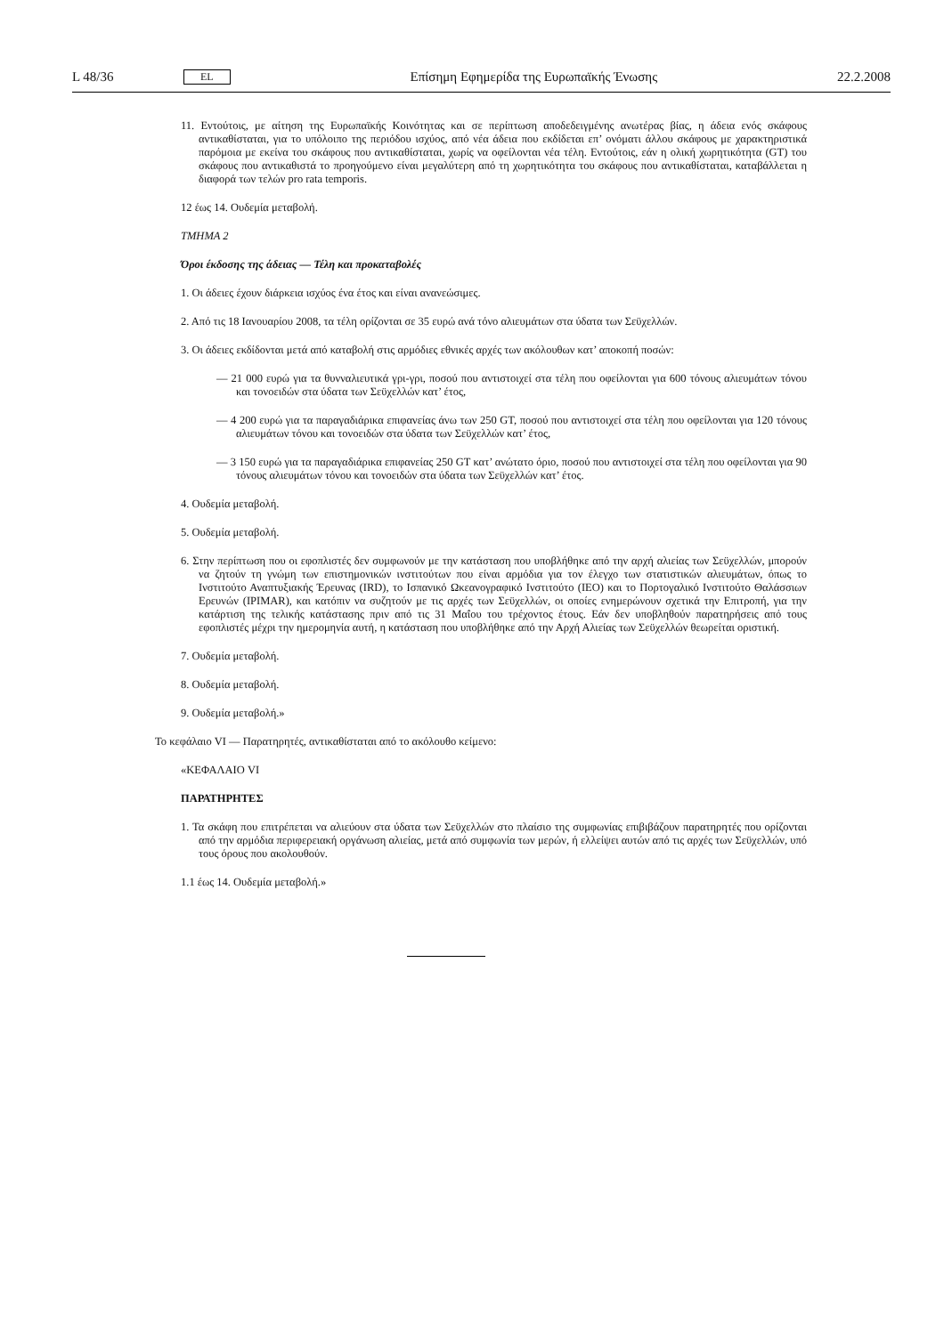L 48/36 EL Επίσημη Εφημερίδα της Ευρωπαϊκής Ένωσης 22.2.2008
11. Εντούτοις, με αίτηση της Ευρωπαϊκής Κοινότητας και σε περίπτωση αποδεδειγμένης ανωτέρας βίας, η άδεια ενός σκάφους αντικαθίσταται, για το υπόλοιπο της περιόδου ισχύος, από νέα άδεια που εκδίδεται επ’ ονόματι άλλου σκάφους με χαρακτηριστικά παρόμοια με εκείνα του σκάφους που αντικαθίσταται, χωρίς να οφείλονται νέα τέλη. Εντούτοις, εάν η ολική χωρητικότητα (GT) του σκάφους που αντικαθιστά το προηγούμενο είναι μεγαλύτερη από τη χωρητικότητα του σκάφους που αντικαθίσταται, καταβάλλεται η διαφορά των τελών pro rata temporis.
12 έως 14. Ουδεμία μεταβολή.
ΤΜΗΜΑ 2
Όροι έκδοσης της άδειας — Τέλη και προκαταβολές
1. Οι άδειες έχουν διάρκεια ισχύος ένα έτος και είναι ανανεώσιμες.
2. Από τις 18 Ιανουαρίου 2008, τα τέλη ορίζονται σε 35 ευρώ ανά τόνο αλιευμάτων στα ύδατα των Σεϋχελλών.
3. Οι άδειες εκδίδονται μετά από καταβολή στις αρμόδιες εθνικές αρχές των ακόλουθων κατ’ αποκοπή ποσών:
— 21 000 ευρώ για τα θυνναλιευτικά γρι-γρι, ποσού που αντιστοιχεί στα τέλη που οφείλονται για 600 τόνους αλιευμάτων τόνου και τονοειδών στα ύδατα των Σεϋχελλών κατ’ έτος,
— 4 200 ευρώ για τα παραγαδιάρικα επιφανείας άνω των 250 GT, ποσού που αντιστοιχεί στα τέλη που οφείλονται για 120 τόνους αλιευμάτων τόνου και τονοειδών στα ύδατα των Σεϋχελλών κατ’ έτος,
— 3 150 ευρώ για τα παραγαδιάρικα επιφανείας 250 GT κατ’ ανώτατο όριο, ποσού που αντιστοιχεί στα τέλη που οφείλονται για 90 τόνους αλιευμάτων τόνου και τονοειδών στα ύδατα των Σεϋχελλών κατ’ έτος.
4. Ουδεμία μεταβολή.
5. Ουδεμία μεταβολή.
6. Στην περίπτωση που οι εφοπλιστές δεν συμφωνούν με την κατάσταση που υποβλήθηκε από την αρχή αλιείας των Σεϋχελλών, μπορούν να ζητούν τη γνώμη των επιστημονικών ινστιτούτων που είναι αρμόδια για τον έλεγχο των στατιστικών αλιευμάτων, όπως το Ινστιτούτο Αναπτυξιακής Έρευνας (IRD), το Ισπανικό Ωκεανογραφικό Ινστιτούτο (IEO) και το Πορτογαλικό Ινστιτούτο Θαλάσσιων Ερευνών (IPIMAR), και κατόπιν να συζητούν με τις αρχές των Σεϋχελλών, οι οποίες ενημερώνουν σχετικά την Επιτροπή, για την κατάρτιση της τελικής κατάστασης πριν από τις 31 Μαΐου του τρέχοντος έτους. Εάν δεν υποβληθούν παρατηρήσεις από τους εφοπλιστές μέχρι την ημερομηνία αυτή, η κατάσταση που υποβλήθηκε από την Αρχή Αλιείας των Σεϋχελλών θεωρείται οριστική.
7. Ουδεμία μεταβολή.
8. Ουδεμία μεταβολή.
9. Ουδεμία μεταβολή.»
Το κεφάλαιο VI — Παρατηρητές, αντικαθίσταται από το ακόλουθο κείμενο:
«ΚΕΦΑΛΑΙΟ VI
ΠΑΡΑΤΗΡΗΤΕΣ
1. Τα σκάφη που επιτρέπεται να αλιεύουν στα ύδατα των Σεϋχελλών στο πλαίσιο της συμφωνίας επιβιβάζουν παρατηρητές που ορίζονται από την αρμόδια περιφερειακή οργάνωση αλιείας, μετά από συμφωνία των μερών, ή ελλείψει αυτών από τις αρχές των Σεϋχελλών, υπό τους όρους που ακολουθούν.
1.1 έως 14. Ουδεμία μεταβολή.»